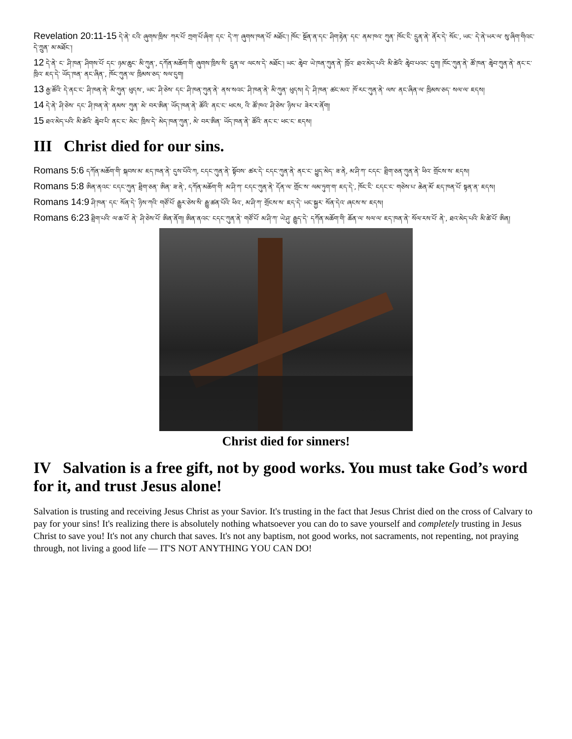Revelation 20:11-15 དེ་ནེ་ ངའི་ ཞུགས་ཁྲིས་ ཀར་པོ་ ཀྲག་པོ་ཞིག་ དང་ དེ་ཀ་ ཞུགས་ཁན་པོ་ མཐོང་། ཁོང་ སྔོན་ན་དང་ ཤིག་རྟེན་ དང་ ནམ་ཁའ་ ཀུན་ ཁོང་ངི་ དྲུན་ནེ་ ནོར་དེ་ སོང་, ཡང་ དེ་ནེ་ཡར་ལ་ སུ་ཞིག་གིའང་ དེ་ཀྲུན་ མ་མཐོང་།
12 དེ་ནེ་ ང་ ཤི་ཁན་ ཤིགས་པོ་ དང་ ཉམ་ཆུང་ མི་ཀུན་, དཀོན་མཆོག་གི་ ཞུགས་ཁྲིས་སི་ དྲུན་ལ་ ལངས་དེ་ མཐོང་། ཡང་ ཆྭེབ་ ཡེ་ཁན་ཀུན་ནེ་ ཁྲོའ་ ཐའ་མེད་པའི་ མི་ཚེའི་ ཆྭེབ་པའང་ དུག། ཁོང་ཀུན་ནེ་ ཚོ་ཁན་ ཆྭེབ་ཀུན་ནེ་ ནང་ང་ ཁྲིའ་ ཇད་དེ་ ཡོད་ཁན་ ནང་ཞིན་, ཁོང་ཀུན་ལ་ ཁྲིམས་ཅད་ སལ་དུག།
13 རྒྱ་ཚོའི་ དེ་ནང་ང་ ཤི་ཁན་ནེ་ མི་ཀུན་ ཕུདས་, ཡང་ ཤི་ཅེས་ དང་ ཤི་ཁན་ཀུན་ནེ་ ནས་སའང་ ཤི་ཁན་ནེ་ མི་ཀུན་ ཕུདས། དེ་ ཤི་ཁན་ ཚང་མའ་ ཁོ་རང་ཀུན་ནེ་ ལས་ ནང་ཞིན་ལ་ ཁྲིམས་ཅད་ སལ་ལ་ ཇདས།
14 དེ་ནེ་ ཤི་ཅེས་ དང་ ཤི་ཁན་ནེ་ ནམས་ ཀུན་ མེ་ བར་ཨིན་ ཡོད་ཁན་ནེ་ ཚོའི་ ནང་ང་ ཕངས, འི་ ཚོ་ཁའ་ ཤི་ཅེས་ ཉིས་པ་ ཟེར་ར་ནོག།
15 ཐའ་མེད་པའི་ མི་ཚེའི་ ཆྭེབ་པི་ ནང་ང་ མེང་ ཁྲིས་དེ་ མེད་ཁན་ཀུན་, མེ་ བར་ཨིན་ ཡོད་ཁན་ནེ་ ཚོའི་ ནང་ང་ ཕང་ང་ ཇདས།
III Christ died for our sins.
Romans 5:6 དཀོན་མཆོག་གི་ སྐབས་མ་ ཇད་ཁན་ནེ་ དུས་པོའི་ཀ, ངདང་ཀུན་ནེ་ སྟོབས་ ཚར་དེ་ ངདང་ཀུན་ནེ་ ནང་ང་ ཕྱུད་མེད་ ཟ་ནེ, མ་ཤི་ཀ་ ངདང་ ཐྲིག་ཅན་ཀུན་ནེ་ ཕིའ་ གྲོངས་ས་ ཇདས།
Romans 5:8 ཨིན་ནའང་ ངདང་ཀུན་ ཐྲིག་ཅན་ ཨིན་ ཟ་ནེ་, དཀོན་མཆོག་གི་ མ་ཤི་ཀ་ ངདང་ཀུན་ནེ་ དོན་ལ་ གྲོང་ས་ ལམ་ཏུག་ག་ ཇད་དེ་, ཁོང་ངི་ ངདང་ང་ གཅེས་པ་ ཆེན་མོ་ ཇད་ཁན་པོ་ སྟན་ན་ ཇདས།
Romans 14:9 ཤི་ཁན་ དང་ སོན་དེ་ ཉིས་ཀའི་ གཙོ་པོ་ རྒྱུར་ཅེས་སི་ རྒྱུ་ཚན་པོའི་ ཕིའ་, མ་ཤི་ཀ་ གྲོངས་ས་ ཇད་དེ་ ཡང་སྐྱར་ སོན་དེའ་ ཞངས་ས་ ཇདས།
Romans 6:23 ཐྲིག་པའི་ ལ་ཆ་པོ་ ནེ་ ཤི་ཅེས་པོ་ ཨིན་ནོག། ཨིན་ནའང་ ངདང་ཀུན་ནེ་ གཙོ་པོ་ མ་ཤི་ཀ་ ཡེ་ཤུ་ རྒྱུད་དེ་ དཀོན་མཆོག་གི་ ཆོན་ལ་ སལ་ལ་ ཇད་ཁན་ནེ་ སོལ་རས་པོ་ ནེ་, ཐའ་མེད་པའི་ མི་ཚེ་པོ་ ཨིན།
Christ died for sinners!
IV Salvation is a free gift, not by good works. You must take God’s word for it, and trust Jesus alone!
Salvation is trusting and receiving Jesus Christ as your Savior. It's trusting in the fact that Jesus Christ died on the cross of Calvary to pay for your sins! It's realizing there is absolutely nothing whatsoever you can do to save yourself and completely trusting in Jesus Christ to save you! It's not any church that saves. It's not any baptism, not good works, not sacraments, not repenting, not praying through, not living a good life — IT'S NOT ANYTHING YOU CAN DO!